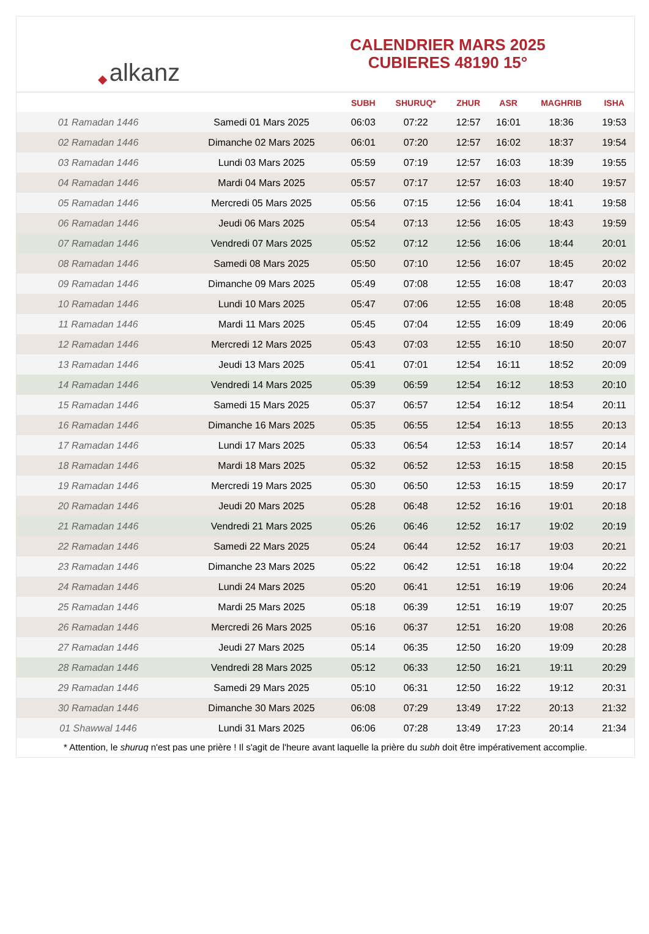◆ alkanz
CALENDRIER MARS 2025
CUBIERES 48190 15°
| | | SUBH | SHURUQ* | ZHUR | ASR | MAGHRIB | ISHA |
| --- | --- | --- | --- | --- | --- | --- | --- |
| 01 Ramadan 1446 | Samedi 01 Mars 2025 | 06:03 | 07:22 | 12:57 | 16:01 | 18:36 | 19:53 |
| 02 Ramadan 1446 | Dimanche 02 Mars 2025 | 06:01 | 07:20 | 12:57 | 16:02 | 18:37 | 19:54 |
| 03 Ramadan 1446 | Lundi 03 Mars 2025 | 05:59 | 07:19 | 12:57 | 16:03 | 18:39 | 19:55 |
| 04 Ramadan 1446 | Mardi 04 Mars 2025 | 05:57 | 07:17 | 12:57 | 16:03 | 18:40 | 19:57 |
| 05 Ramadan 1446 | Mercredi 05 Mars 2025 | 05:56 | 07:15 | 12:56 | 16:04 | 18:41 | 19:58 |
| 06 Ramadan 1446 | Jeudi 06 Mars 2025 | 05:54 | 07:13 | 12:56 | 16:05 | 18:43 | 19:59 |
| 07 Ramadan 1446 | Vendredi 07 Mars 2025 | 05:52 | 07:12 | 12:56 | 16:06 | 18:44 | 20:01 |
| 08 Ramadan 1446 | Samedi 08 Mars 2025 | 05:50 | 07:10 | 12:56 | 16:07 | 18:45 | 20:02 |
| 09 Ramadan 1446 | Dimanche 09 Mars 2025 | 05:49 | 07:08 | 12:55 | 16:08 | 18:47 | 20:03 |
| 10 Ramadan 1446 | Lundi 10 Mars 2025 | 05:47 | 07:06 | 12:55 | 16:08 | 18:48 | 20:05 |
| 11 Ramadan 1446 | Mardi 11 Mars 2025 | 05:45 | 07:04 | 12:55 | 16:09 | 18:49 | 20:06 |
| 12 Ramadan 1446 | Mercredi 12 Mars 2025 | 05:43 | 07:03 | 12:55 | 16:10 | 18:50 | 20:07 |
| 13 Ramadan 1446 | Jeudi 13 Mars 2025 | 05:41 | 07:01 | 12:54 | 16:11 | 18:52 | 20:09 |
| 14 Ramadan 1446 | Vendredi 14 Mars 2025 | 05:39 | 06:59 | 12:54 | 16:12 | 18:53 | 20:10 |
| 15 Ramadan 1446 | Samedi 15 Mars 2025 | 05:37 | 06:57 | 12:54 | 16:12 | 18:54 | 20:11 |
| 16 Ramadan 1446 | Dimanche 16 Mars 2025 | 05:35 | 06:55 | 12:54 | 16:13 | 18:55 | 20:13 |
| 17 Ramadan 1446 | Lundi 17 Mars 2025 | 05:33 | 06:54 | 12:53 | 16:14 | 18:57 | 20:14 |
| 18 Ramadan 1446 | Mardi 18 Mars 2025 | 05:32 | 06:52 | 12:53 | 16:15 | 18:58 | 20:15 |
| 19 Ramadan 1446 | Mercredi 19 Mars 2025 | 05:30 | 06:50 | 12:53 | 16:15 | 18:59 | 20:17 |
| 20 Ramadan 1446 | Jeudi 20 Mars 2025 | 05:28 | 06:48 | 12:52 | 16:16 | 19:01 | 20:18 |
| 21 Ramadan 1446 | Vendredi 21 Mars 2025 | 05:26 | 06:46 | 12:52 | 16:17 | 19:02 | 20:19 |
| 22 Ramadan 1446 | Samedi 22 Mars 2025 | 05:24 | 06:44 | 12:52 | 16:17 | 19:03 | 20:21 |
| 23 Ramadan 1446 | Dimanche 23 Mars 2025 | 05:22 | 06:42 | 12:51 | 16:18 | 19:04 | 20:22 |
| 24 Ramadan 1446 | Lundi 24 Mars 2025 | 05:20 | 06:41 | 12:51 | 16:19 | 19:06 | 20:24 |
| 25 Ramadan 1446 | Mardi 25 Mars 2025 | 05:18 | 06:39 | 12:51 | 16:19 | 19:07 | 20:25 |
| 26 Ramadan 1446 | Mercredi 26 Mars 2025 | 05:16 | 06:37 | 12:51 | 16:20 | 19:08 | 20:26 |
| 27 Ramadan 1446 | Jeudi 27 Mars 2025 | 05:14 | 06:35 | 12:50 | 16:20 | 19:09 | 20:28 |
| 28 Ramadan 1446 | Vendredi 28 Mars 2025 | 05:12 | 06:33 | 12:50 | 16:21 | 19:11 | 20:29 |
| 29 Ramadan 1446 | Samedi 29 Mars 2025 | 05:10 | 06:31 | 12:50 | 16:22 | 19:12 | 20:31 |
| 30 Ramadan 1446 | Dimanche 30 Mars 2025 | 06:08 | 07:29 | 13:49 | 17:22 | 20:13 | 21:32 |
| 01 Shawwal 1446 | Lundi 31 Mars 2025 | 06:06 | 07:28 | 13:49 | 17:23 | 20:14 | 21:34 |
* Attention, le shuruq n'est pas une prière ! Il s'agit de l'heure avant laquelle la prière du subh doit être impérativement accomplie.